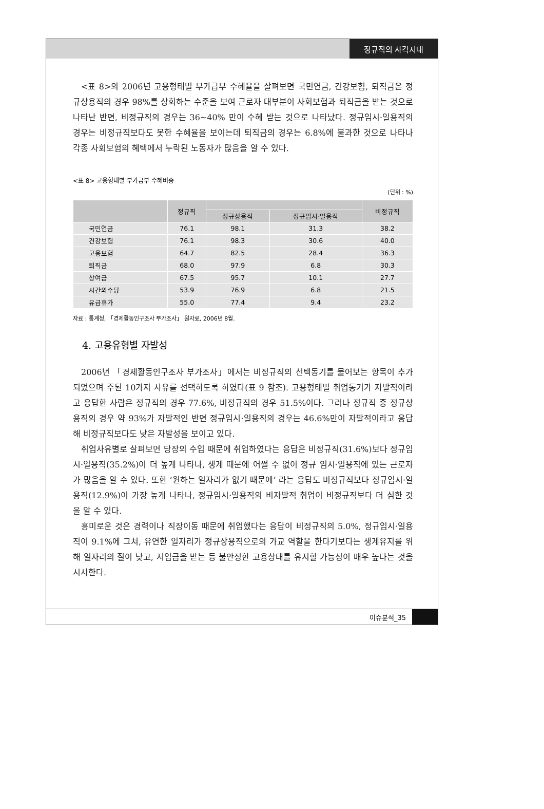정규직의 사각지대
<표 8>의 2006년 고용형태별 부가급부 수혜율을 살펴보면 국민연금, 건강보험, 퇴직금은 정규상용직의 경우 98%를 상회하는 수준을 보여 근로자 대부분이 사회보험과 퇴직금을 받는 것으로 나타난 반면, 비정규직의 경우는 36~40% 만이 수혜 받는 것으로 나타났다. 정규임시·일용직의 경우는 비정규직보다도 못한 수혜율을 보이는데 퇴직금의 경우는 6.8%에 불과한 것으로 나타나 각종 사회보험의 혜택에서 누락된 노동자가 많음을 알 수 있다.
<표 8> 고용형태별 부가급부 수혜비중
(단위 : %)
| | 정규직 | | | 비정규직 |
| --- | --- | --- | --- | --- |
| | | 정규상용직 | 정규임시·일용직 | |
| 국민연금 | 76.1 | 98.1 | 31.3 | 38.2 |
| 건강보험 | 76.1 | 98.3 | 30.6 | 40.0 |
| 고용보험 | 64.7 | 82.5 | 28.4 | 36.3 |
| 퇴직금 | 68.0 | 97.9 | 6.8 | 30.3 |
| 상여금 | 67.5 | 95.7 | 10.1 | 27.7 |
| 시간외수당 | 53.9 | 76.9 | 6.8 | 21.5 |
| 유급휴가 | 55.0 | 77.4 | 9.4 | 23.2 |
자료 : 통계청, 「경제활동인구조사 부가조사」 원자료, 2006년 8월.
4. 고용유형별 자발성
2006년 「경제활동인구조사 부가조사」에서는 비정규직의 선택동기를 물어보는 항목이 추가되었으며 주된 10가지 사유를 선택하도록 하였다(표 9 참조). 고용형태별 취업동기가 자발적이라고 응답한 사람은 정규직의 경우 77.6%, 비정규직의 경우 51.5%이다. 그러나 정규직 중 정규상용직의 경우 약 93%가 자발적인 반면 정규임시·일용직의 경우는 46.6%만이 자발적이라고 응답해 비정규직보다도 낮은 자발성을 보이고 있다.
취업사유별로 살펴보면 당장의 수입 때문에 취업하였다는 응답은 비정규직(31.6%)보다 정규임시·일용직(35.2%)이 더 높게 나타나, 생계 때문에 어쩔 수 없이 정규 임시·일용직에 있는 근로자가 많음을 알 수 있다. 또한 ‘원하는 일자리가 없기 때문에’ 라는 응답도 비정규직보다 정규임시·일용직(12.9%)이 가장 높게 나타나, 정규임시·일용직의 비자발적 취업이 비정규직보다 더 심한 것을 알 수 있다.
흥미로운 것은 경력이나 직장이동 때문에 취업했다는 응답이 비정규직의 5.0%, 정규임시·일용직이 9.1%에 그쳐, 유연한 일자리가 정규상용직으로의 가교 역할을 한다기보다는 생계유지를 위해 일자리의 질이 낮고, 저임금을 받는 등 불안정한 고용상태를 유지할 가능성이 매우 높다는 것을 시사한다.
이슈분석_35